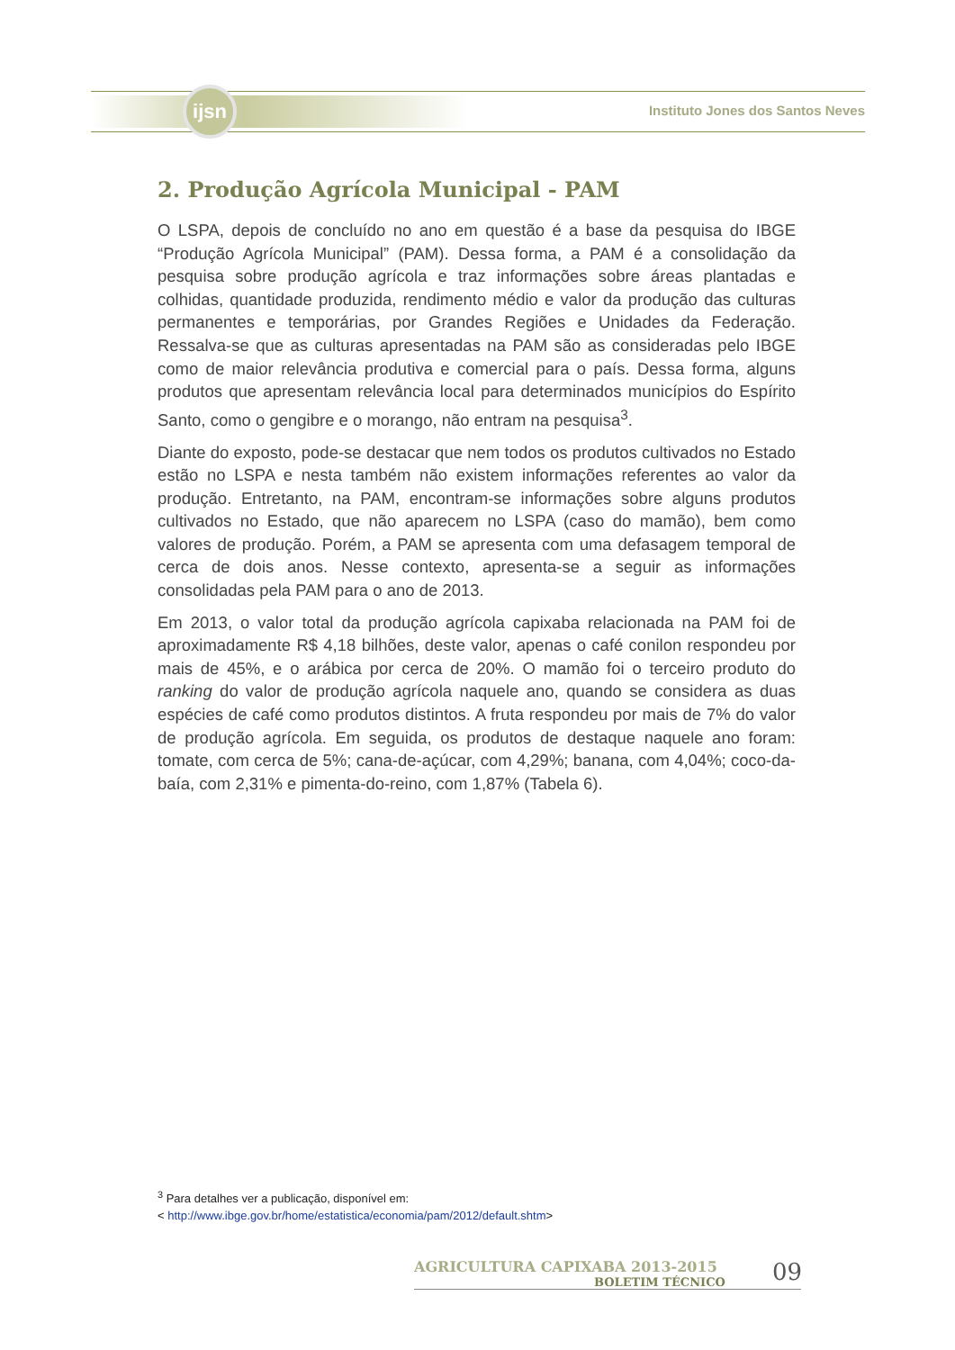ijsn
Instituto Jones dos Santos Neves
2. Produção Agrícola Municipal - PAM
O LSPA, depois de concluído no ano em questão é a base da pesquisa do IBGE “Produção Agrícola Municipal” (PAM). Dessa forma, a PAM é a consolidação da pesquisa sobre produção agrícola e traz informações sobre áreas plantadas e colhidas, quantidade produzida, rendimento médio e valor da produção das culturas permanentes e temporárias, por Grandes Regiões e Unidades da Federação. Ressalva-se que as culturas apresentadas na PAM são as consideradas pelo IBGE como de maior relevância produtiva e comercial para o país. Dessa forma, alguns produtos que apresentam relevância local para determinados municípios do Espírito Santo, como o gengibre e o morango, não entram na pesquisa<sup>3</sup>.
Diante do exposto, pode-se destacar que nem todos os produtos cultivados no Estado estão no LSPA e nesta também não existem informações referentes ao valor da produção. Entretanto, na PAM, encontram-se informações sobre alguns produtos cultivados no Estado, que não aparecem no LSPA (caso do mamão), bem como valores de produção. Porém, a PAM se apresenta com uma defasagem temporal de cerca de dois anos. Nesse contexto, apresenta-se a seguir as informações consolidadas pela PAM para o ano de 2013.
Em 2013, o valor total da produção agrícola capixaba relacionada na PAM foi de aproximadamente R$ 4,18 bilhões, deste valor, apenas o café conilon respondeu por mais de 45%, e o arábica por cerca de 20%. O mamão foi o terceiro produto do ranking do valor de produção agrícola naquele ano, quando se considera as duas espécies de café como produtos distintos. A fruta respondeu por mais de 7% do valor de produção agrícola. Em seguida, os produtos de destaque naquele ano foram: tomate, com cerca de 5%; cana-de-açúcar, com 4,29%; banana, com 4,04%; coco-da-baía, com 2,31% e pimenta-do-reino, com 1,87% (Tabela 6).
<sup>3</sup> Para detalhes ver a publicação, disponível em:
< http://www.ibge.gov.br/home/estatistica/economia/pam/2012/default.shtm>
AGRICULTURA CAPIXABA 2013-2015
BOLETIM TÉCNICO
09